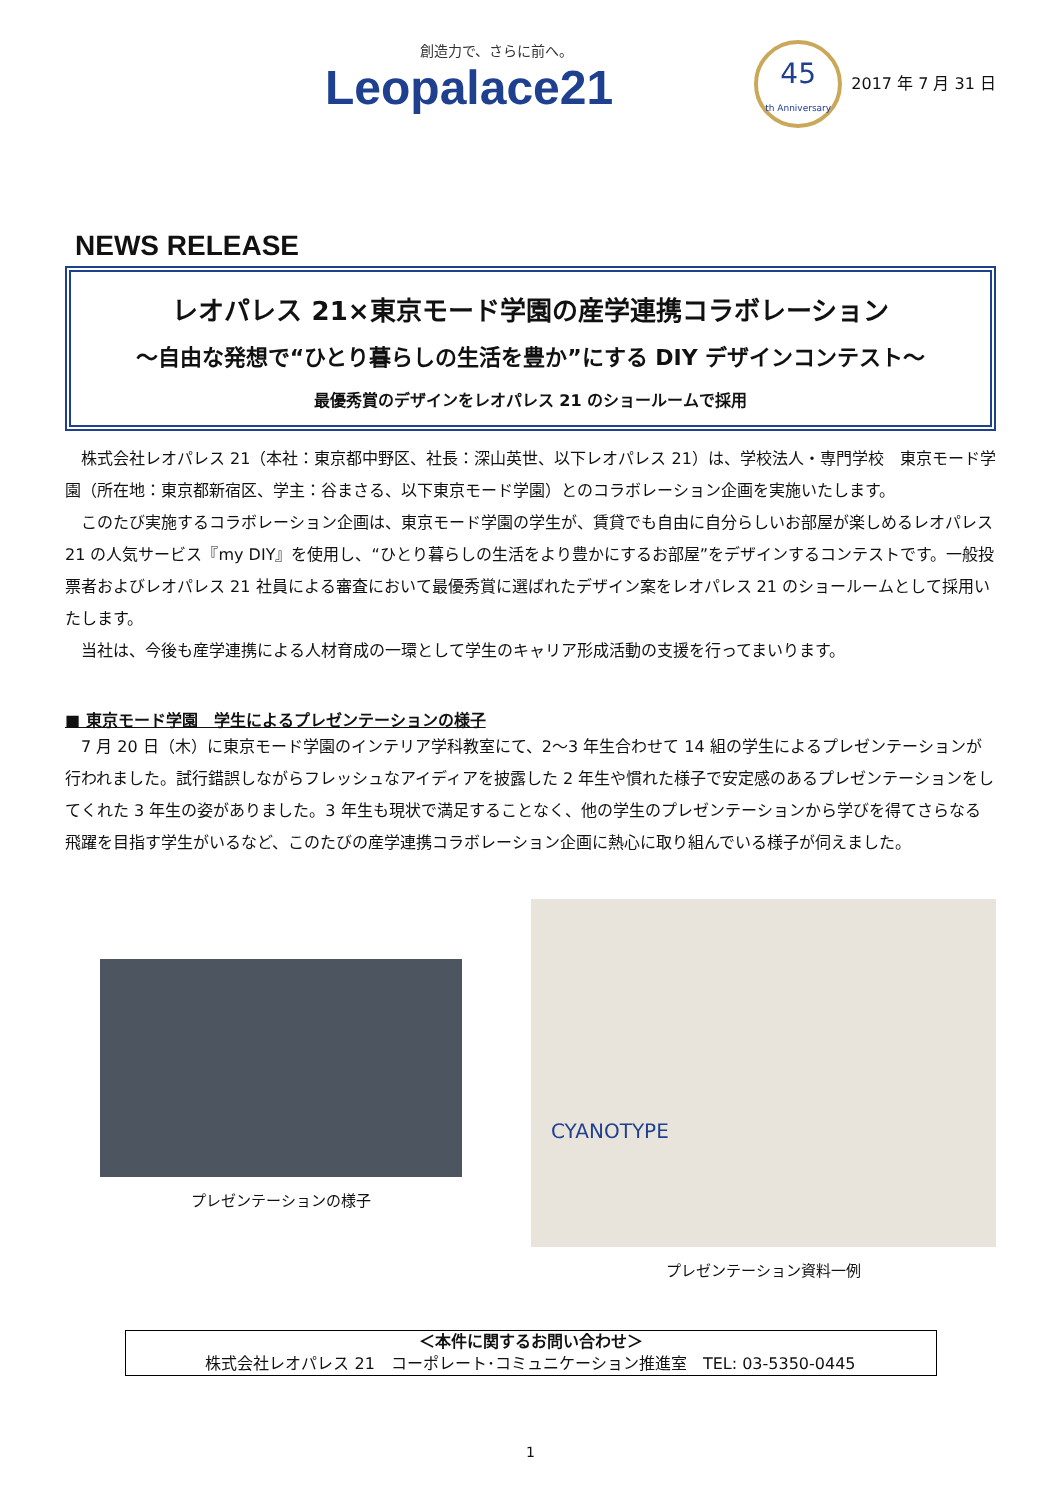創造力で、さらに前へ。
Leopalace21
45
th Anniversary
2017 年 7 月 31 日
NEWS RELEASE
レオパレス 21×東京モード学園の産学連携コラボレーション
～自由な発想で“ひとり暮らしの生活を豊か”にする DIY デザインコンテスト～
最優秀賞のデザインをレオパレス 21 のショールームで採用
　株式会社レオパレス 21（本社：東京都中野区、社長：深山英世、以下レオパレス 21）は、学校法人・専門学校　東京モード学園（所在地：東京都新宿区、学主：谷まさる、以下東京モード学園）とのコラボレーション企画を実施いたします。
　このたび実施するコラボレーション企画は、東京モード学園の学生が、賃貸でも自由に自分らしいお部屋が楽しめるレオパレス 21 の人気サービス『my DIY』を使用し、“ひとり暮らしの生活をより豊かにするお部屋”をデザインするコンテストです。一般投票者およびレオパレス 21 社員による審査において最優秀賞に選ばれたデザイン案をレオパレス 21 のショールームとして採用いたします。
　当社は、今後も産学連携による人材育成の一環として学生のキャリア形成活動の支援を行ってまいります。
■ 東京モード学園　学生によるプレゼンテーションの様子
　7 月 20 日（木）に東京モード学園のインテリア学科教室にて、2～3 年生合わせて 14 組の学生によるプレゼンテーションが行われました。試行錯誤しながらフレッシュなアイディアを披露した 2 年生や慣れた様子で安定感のあるプレゼンテーションをしてくれた 3 年生の姿がありました。3 年生も現状で満足することなく、他の学生のプレゼンテーションから学びを得てさらなる飛躍を目指す学生がいるなど、このたびの産学連携コラボレーション企画に熱心に取り組んでいる様子が伺えました。
プレゼンテーションの様子
CYANOTYPE
プレゼンテーション資料一例
＜本件に関するお問い合わせ＞
株式会社レオパレス 21　コーポレート･コミュニケーション推進室　TEL: 03-5350-0445
1